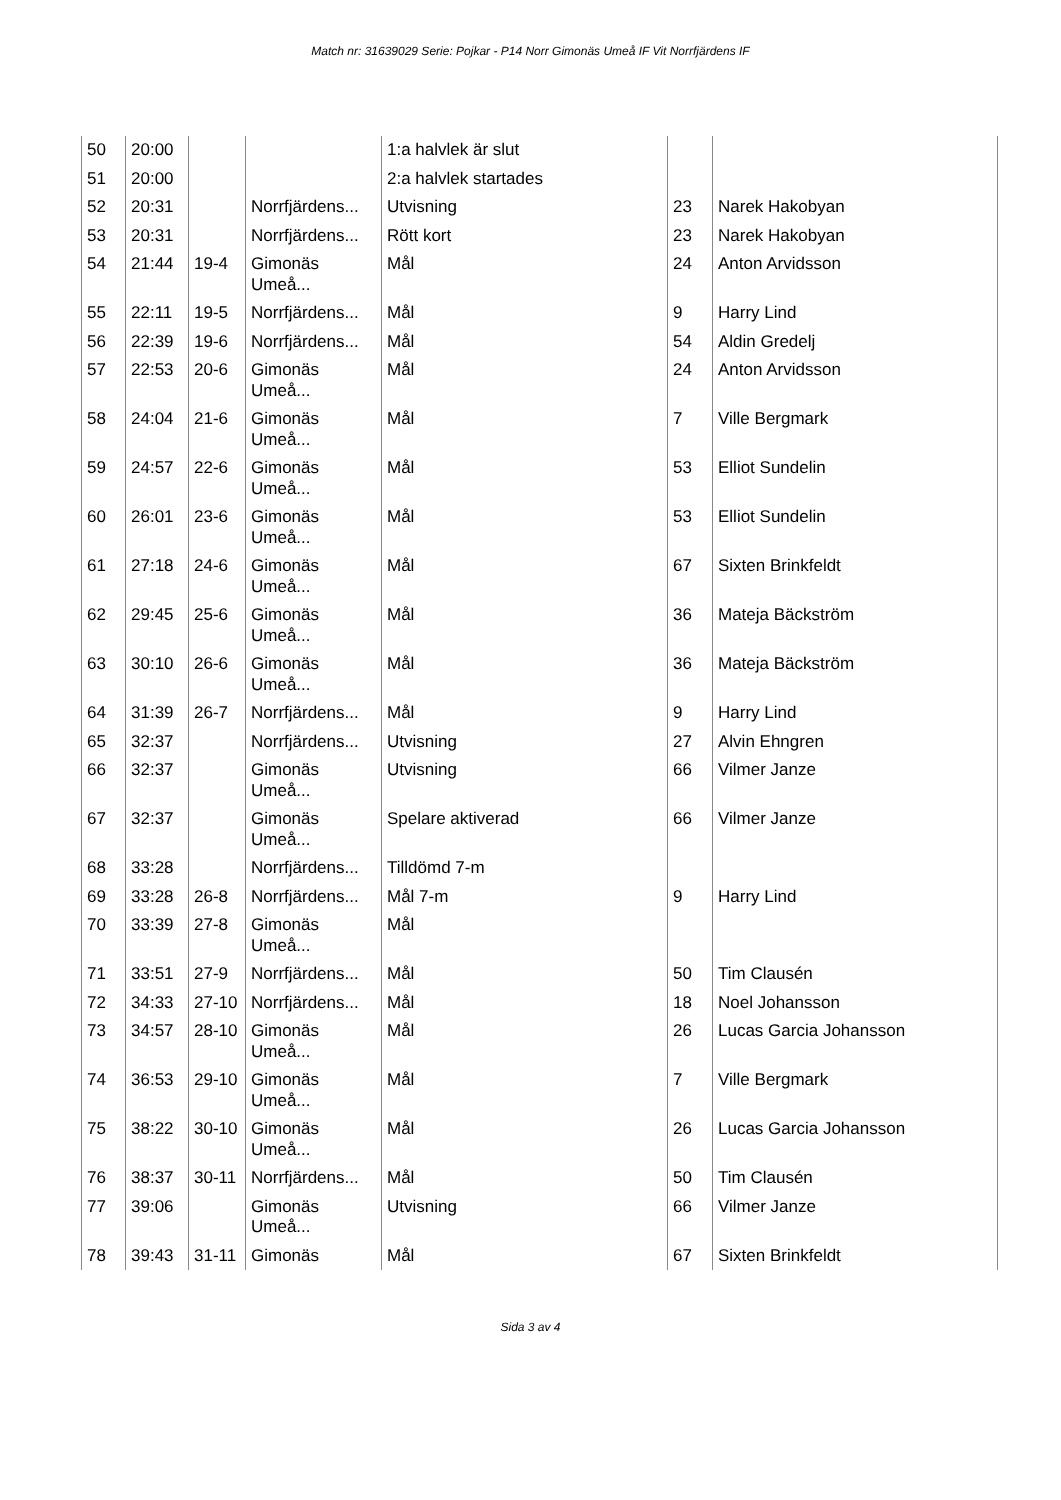Match nr: 31639029 Serie: Pojkar - P14 Norr Gimonäs Umeå IF Vit Norrfjärdens IF
| 50 | 20:00 | | | 1:a halvlek är slut | | |
| 51 | 20:00 | | | 2:a halvlek startades | | |
| 52 | 20:31 | | Norrfjärdens... | Utvisning | 23 | Narek Hakobyan |
| 53 | 20:31 | | Norrfjärdens... | Rött kort | 23 | Narek Hakobyan |
| 54 | 21:44 | 19-4 | Gimonäs Umeå... | Mål | 24 | Anton Arvidsson |
| 55 | 22:11 | 19-5 | Norrfjärdens... | Mål | 9 | Harry Lind |
| 56 | 22:39 | 19-6 | Norrfjärdens... | Mål | 54 | Aldin Gredelj |
| 57 | 22:53 | 20-6 | Gimonäs Umeå... | Mål | 24 | Anton Arvidsson |
| 58 | 24:04 | 21-6 | Gimonäs Umeå... | Mål | 7 | Ville Bergmark |
| 59 | 24:57 | 22-6 | Gimonäs Umeå... | Mål | 53 | Elliot Sundelin |
| 60 | 26:01 | 23-6 | Gimonäs Umeå... | Mål | 53 | Elliot Sundelin |
| 61 | 27:18 | 24-6 | Gimonäs Umeå... | Mål | 67 | Sixten Brinkfeldt |
| 62 | 29:45 | 25-6 | Gimonäs Umeå... | Mål | 36 | Mateja Bäckström |
| 63 | 30:10 | 26-6 | Gimonäs Umeå... | Mål | 36 | Mateja Bäckström |
| 64 | 31:39 | 26-7 | Norrfjärdens... | Mål | 9 | Harry Lind |
| 65 | 32:37 | | Norrfjärdens... | Utvisning | 27 | Alvin Ehngren |
| 66 | 32:37 | | Gimonäs Umeå... | Utvisning | 66 | Vilmer Janze |
| 67 | 32:37 | | Gimonäs Umeå... | Spelare aktiverad | 66 | Vilmer Janze |
| 68 | 33:28 | | Norrfjärdens... | Tilldömd 7-m | | |
| 69 | 33:28 | 26-8 | Norrfjärdens... | Mål 7-m | 9 | Harry Lind |
| 70 | 33:39 | 27-8 | Gimonäs Umeå... | Mål | | |
| 71 | 33:51 | 27-9 | Norrfjärdens... | Mål | 50 | Tim Clausén |
| 72 | 34:33 | 27-10 | Norrfjärdens... | Mål | 18 | Noel Johansson |
| 73 | 34:57 | 28-10 | Gimonäs Umeå... | Mål | 26 | Lucas Garcia Johansson |
| 74 | 36:53 | 29-10 | Gimonäs Umeå... | Mål | 7 | Ville Bergmark |
| 75 | 38:22 | 30-10 | Gimonäs Umeå... | Mål | 26 | Lucas Garcia Johansson |
| 76 | 38:37 | 30-11 | Norrfjärdens... | Mål | 50 | Tim Clausén |
| 77 | 39:06 | | Gimonäs Umeå... | Utvisning | 66 | Vilmer Janze |
| 78 | 39:43 | 31-11 | Gimonäs | Mål | 67 | Sixten Brinkfeldt |
Sida 3 av 4